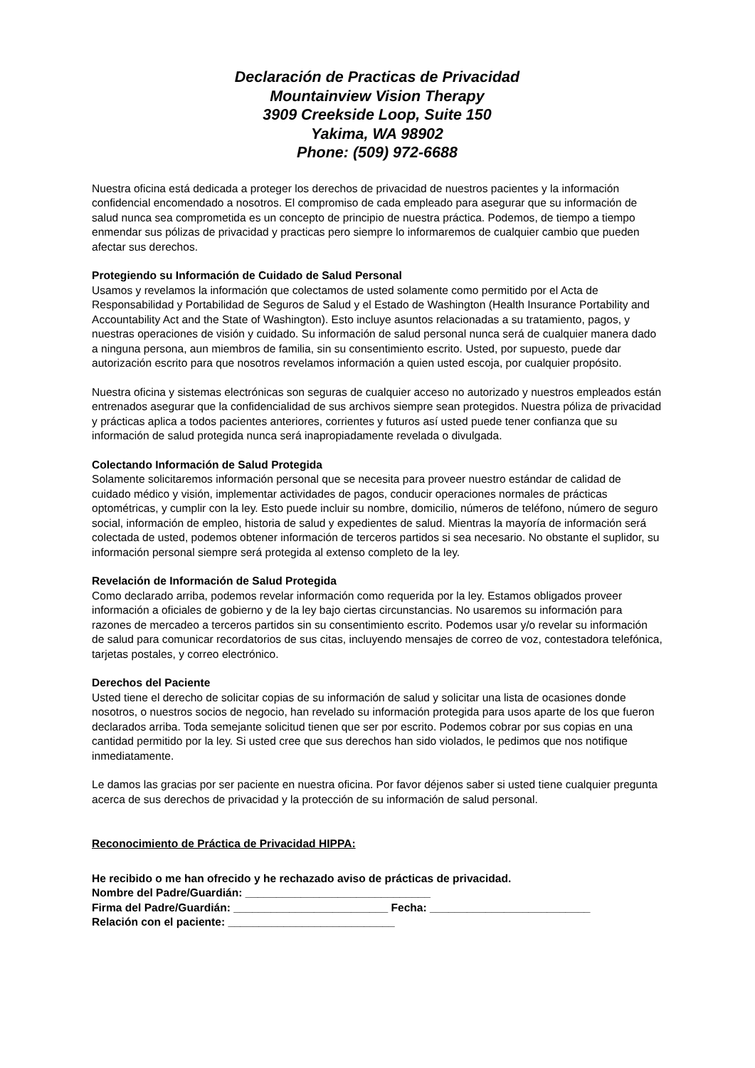Declaración de Practicas de Privacidad
Mountainview Vision Therapy
3909 Creekside Loop, Suite 150
Yakima, WA 98902
Phone: (509) 972-6688
Nuestra oficina está dedicada a proteger los derechos de privacidad de nuestros pacientes y la información confidencial encomendado a nosotros. El compromiso de cada empleado para asegurar que su información de salud nunca sea comprometida es un concepto de principio de nuestra práctica. Podemos, de tiempo a tiempo enmendar sus pólizas de privacidad y practicas pero siempre lo informaremos de cualquier cambio que pueden afectar sus derechos.
Protegiendo su Información de Cuidado de Salud Personal
Usamos y revelamos la información que colectamos de usted solamente como permitido por el Acta de Responsabilidad y Portabilidad de Seguros de Salud y el Estado de Washington (Health Insurance Portability and Accountability Act and the State of Washington). Esto incluye asuntos relacionadas a su tratamiento, pagos, y nuestras operaciones de visión y cuidado. Su información de salud personal nunca será de cualquier manera dado a ninguna persona, aun miembros de familia, sin su consentimiento escrito. Usted, por supuesto, puede dar autorización escrito para que nosotros revelamos información a quien usted escoja, por cualquier propósito.
Nuestra oficina y sistemas electrónicas son seguras de cualquier acceso no autorizado y nuestros empleados están entrenados asegurar que la confidencialidad de sus archivos siempre sean protegidos. Nuestra póliza de privacidad y prácticas aplica a todos pacientes anteriores, corrientes y futuros así usted puede tener confianza que su información de salud protegida nunca será inapropiadamente revelada o divulgada.
Colectando Información de Salud Protegida
Solamente solicitaremos información personal que se necesita para proveer nuestro estándar de calidad de cuidado médico y visión, implementar actividades de pagos, conducir operaciones normales de prácticas optométricas, y cumplir con la ley. Esto puede incluir su nombre, domicilio, números de teléfono, número de seguro social, información de empleo, historia de salud y expedientes de salud. Mientras la mayoría de información será colectada de usted, podemos obtener información de terceros partidos si sea necesario. No obstante el suplidor, su información personal siempre será protegida al extenso completo de la ley.
Revelación de Información de Salud Protegida
Como declarado arriba, podemos revelar información como requerida por la ley. Estamos obligados proveer información a oficiales de gobierno y de la ley bajo ciertas circunstancias. No usaremos su información para razones de mercadeo a terceros partidos sin su consentimiento escrito. Podemos usar y/o revelar su información de salud para comunicar recordatorios de sus citas, incluyendo mensajes de correo de voz, contestadora telefónica, tarjetas postales, y correo electrónico.
Derechos del Paciente
Usted tiene el derecho de solicitar copias de su información de salud y solicitar una lista de ocasiones donde nosotros, o nuestros socios de negocio, han revelado su información protegida para usos aparte de los que fueron declarados arriba. Toda semejante solicitud tienen que ser por escrito. Podemos cobrar por sus copias en una cantidad permitido por la ley. Si usted cree que sus derechos han sido violados, le pedimos que nos notifique inmediatamente.
Le damos las gracias por ser paciente en nuestra oficina. Por favor déjenos saber si usted tiene cualquier pregunta acerca de sus derechos de privacidad y la protección de su información de salud personal.
Reconocimiento de Práctica de Privacidad HIPPA:
He recibido o me han ofrecido y he rechazado aviso de prácticas de privacidad.
Nombre del Padre/Guardián: ______________________________
Firma del Padre/Guardián: _________________________ Fecha: __________________________
Relación con el paciente: ___________________________